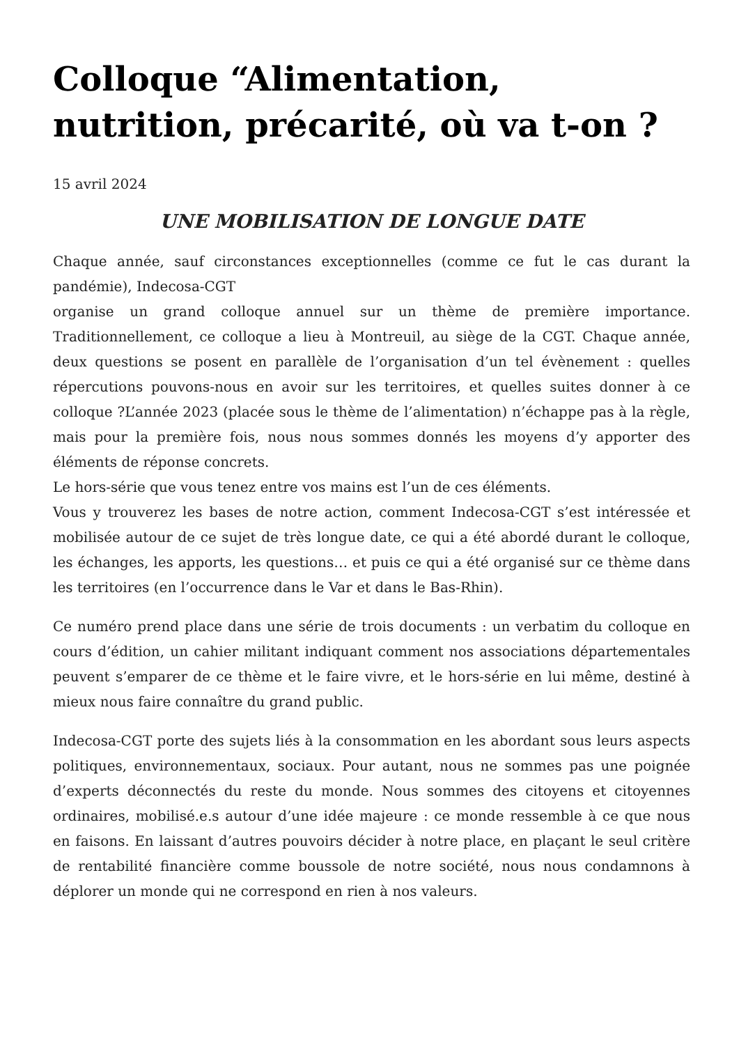Colloque “Alimentation, nutrition, précarité, où va t-on ?
15 avril 2024
UNE MOBILISATION DE LONGUE DATE
Chaque année, sauf circonstances exceptionnelles (comme ce fut le cas durant la pandémie), Indecosa-CGT
organise un grand colloque annuel sur un thème de première importance. Traditionnellement, ce colloque a lieu à Montreuil, au siège de la CGT. Chaque année, deux questions se posent en parallèle de l’organisation d’un tel évènement : quelles répercutions pouvons-nous en avoir sur les territoires, et quelles suites donner à ce colloque ?L’année 2023 (placée sous le thème de l’alimentation) n’échappe pas à la règle, mais pour la première fois, nous nous sommes donnés les moyens d’y apporter des éléments de réponse concrets.
Le hors-série que vous tenez entre vos mains est l’un de ces éléments.
Vous y trouverez les bases de notre action, comment Indecosa-CGT s’est intéressée et mobilisée autour de ce sujet de très longue date, ce qui a été abordé durant le colloque, les échanges, les apports, les questions… et puis ce qui a été organisé sur ce thème dans les territoires (en l’occurrence dans le Var et dans le Bas-Rhin).
Ce numéro prend place dans une série de trois documents : un verbatim du colloque en cours d’édition, un cahier militant indiquant comment nos associations départementales peuvent s’emparer de ce thème et le faire vivre, et le hors-série en lui même, destiné à mieux nous faire connaître du grand public.
Indecosa-CGT porte des sujets liés à la consommation en les abordant sous leurs aspects politiques, environnementaux, sociaux. Pour autant, nous ne sommes pas une poignée d’experts déconnectés du reste du monde. Nous sommes des citoyens et citoyennes ordinaires, mobilisé.e.s autour d’une idée majeure : ce monde ressemble à ce que nous en faisons. En laissant d’autres pouvoirs décider à notre place, en plaçant le seul critère de rentabilité financière comme boussole de notre société, nous nous condamnons à déplorer un monde qui ne correspond en rien à nos valeurs.